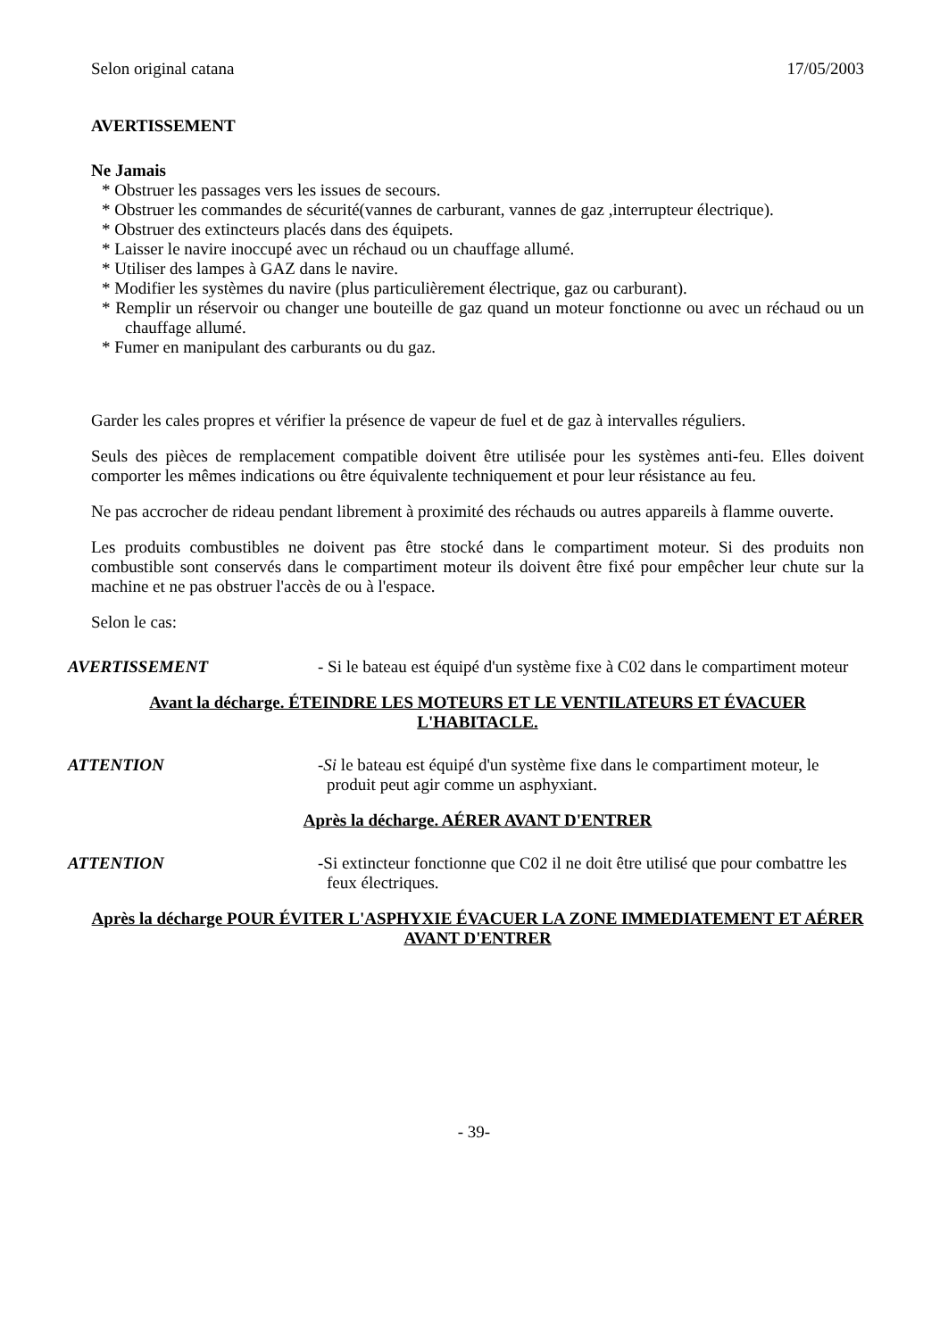Selon original catana 17/05/2003
AVERTISSEMENT
Ne Jamais
* Obstruer les passages vers les issues de secours.
* Obstruer les commandes de sécurité(vannes de carburant, vannes de gaz ,interrupteur électrique).
* Obstruer des extincteurs placés dans des équipets.
* Laisser le navire inoccupé avec un réchaud ou un chauffage allumé.
* Utiliser des lampes à GAZ dans le navire.
* Modifier les systèmes du navire (plus particulièrement électrique, gaz ou carburant).
* Remplir un réservoir ou changer une bouteille de gaz quand un moteur fonctionne ou avec un réchaud ou un chauffage allumé.
* Fumer en manipulant des carburants ou du gaz.
Garder les cales propres et vérifier la présence de vapeur de fuel et de gaz à intervalles réguliers.
Seuls des pièces de remplacement compatible doivent être utilisée pour les systèmes anti-feu. Elles doivent comporter les mêmes indications ou être équivalente techniquement et pour leur résistance au feu.
Ne pas accrocher de rideau pendant librement à proximité des réchauds ou autres appareils à flamme ouverte.
Les produits combustibles ne doivent pas être stocké dans le compartiment moteur. Si des produits non combustible sont conservés dans le compartiment moteur ils doivent être fixé pour empêcher leur chute sur la machine et ne pas obstruer l'accès de ou à l'espace.
Selon le cas:
AVERTISSEMENT - Si le bateau est équipé d'un système fixe à C02 dans le compartiment moteur
Avant la décharge. ÉTEINDRE LES MOTEURS ET LE VENTILATEURS ET ÉVACUER L'HABITACLE.
ATTENTION -Si le bateau est équipé d'un système fixe dans le compartiment moteur, le produit peut agir comme un asphyxiant.
Après la décharge. AÉRER AVANT D'ENTRER
ATTENTION -Si extincteur fonctionne que C02 il ne doit être utilisé que pour combattre les feux électriques.
Après la décharge POUR ÉVITER L'ASPHYXIE ÉVACUER LA ZONE IMMEDIATEMENT ET AÉRER AVANT D'ENTRER
- 39-